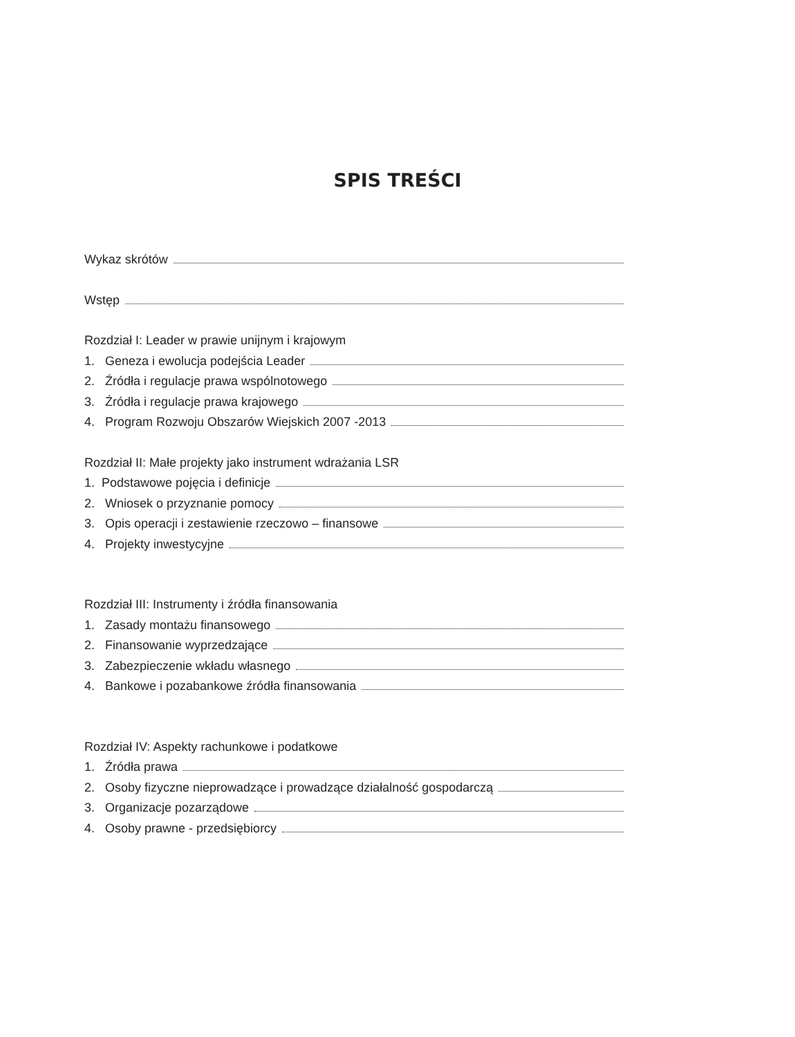SPIS TREŚCI
Wykaz skrótów
Wstęp
Rozdział I: Leader w prawie unijnym i krajowym
1. Geneza i ewolucja podejścia Leader
2. Źródła i regulacje prawa wspólnotowego
3. Źródła i regulacje prawa krajowego
4. Program Rozwoju Obszarów Wiejskich 2007 -2013
Rozdział II: Małe projekty jako instrument wdrażania LSR
1. Podstawowe pojęcia i definicje
2. Wniosek o przyznanie pomocy
3. Opis operacji i zestawienie rzeczowo – finansowe
4. Projekty inwestycyjne
Rozdział III: Instrumenty i źródła finansowania
1. Zasady montażu finansowego
2. Finansowanie wyprzedzające
3. Zabezpieczenie wkładu własnego
4. Bankowe i pozabankowe źródła finansowania
Rozdział IV: Aspekty rachunkowe i podatkowe
1. Źródła prawa
2. Osoby fizyczne nieprowadzące i prowadzące działalność gospodarczą
3. Organizacje pozarządowe
4. Osoby prawne - przedsiębiorcy